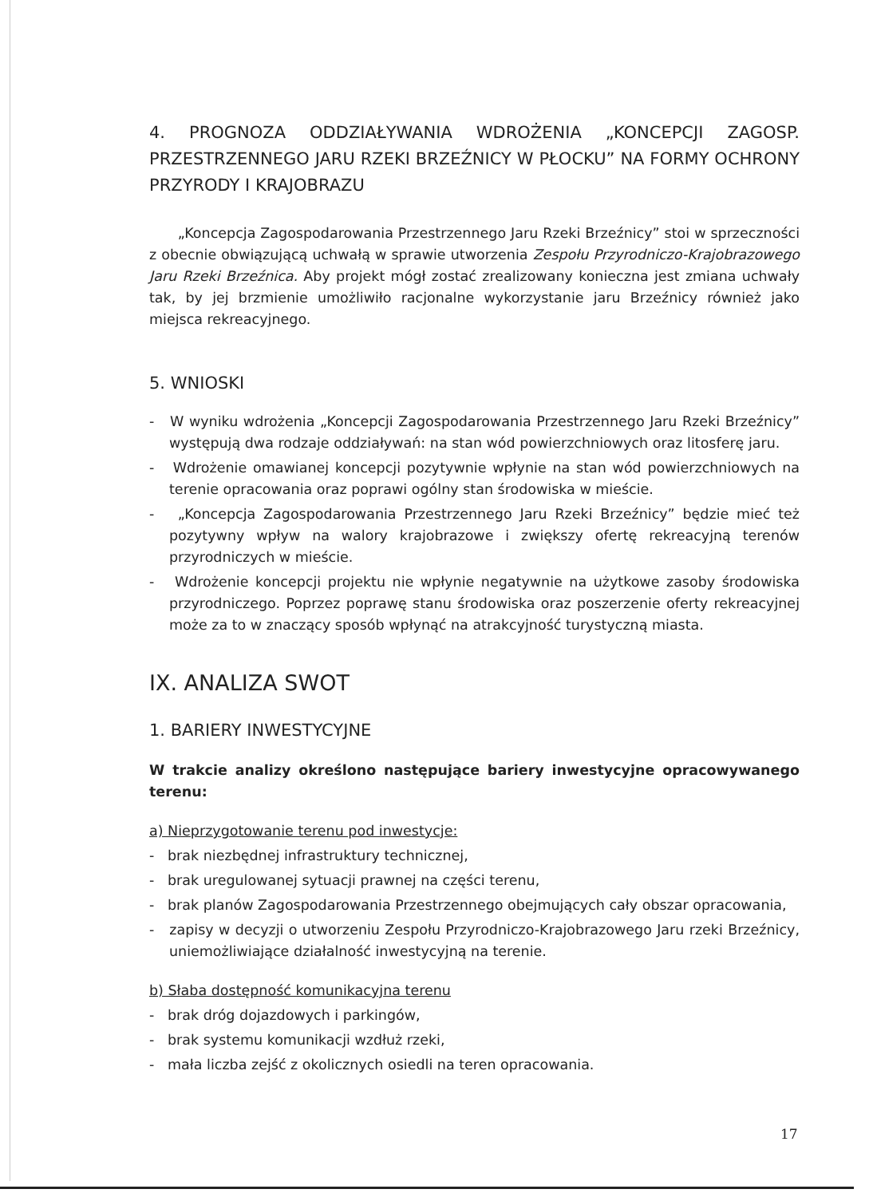4. PROGNOZA ODDZIAŁYWANIA WDROŻENIA „KONCEPCJI ZAGOSP. PRZESTRZENNEGO JARU RZEKI BRZEŹNICY W PŁOCKU” NA FORMY OCHRONY PRZYRODY I KRAJOBRAZU
„Koncepcja Zagospodarowania Przestrzennego Jaru Rzeki Brzeźnicy” stoi w sprzeczności z obecnie obwiązującą uchwałą w sprawie utworzenia Zespołu Przyrodniczo-Krajobrazowego Jaru Rzeki Brzeźnica. Aby projekt mógł zostać zrealizowany konieczna jest zmiana uchwały tak, by jej brzmienie umożliwiło racjonalne wykorzystanie jaru Brzeźnicy również jako miejsca rekreacyjnego.
5. WNIOSKI
- W wyniku wdrożenia „Koncepcji Zagospodarowania Przestrzennego Jaru Rzeki Brzeźnicy” występują dwa rodzaje oddziaływań: na stan wód powierzchniowych oraz litosferę jaru.
- Wdrożenie omawianej koncepcji pozytywnie wpłynie na stan wód powierzchniowych na terenie opracowania oraz poprawi ogólny stan środowiska w mieście.
- „Koncepcja Zagospodarowania Przestrzennego Jaru Rzeki Brzeźnicy” będzie mieć też pozytywny wpływ na walory krajobrazowe i zwiększy ofertę rekreacyjną terenów przyrodniczych w mieście.
- Wdrożenie koncepcji projektu nie wpłynie negatywnie na użytkowe zasoby środowiska przyrodniczego. Poprzez poprawę stanu środowiska oraz poszerzenie oferty rekreacyjnej może za to w znaczący sposób wpłynąć na atrakcyjność turystyczną miasta.
IX. ANALIZA SWOT
1. BARIERY INWESTYCYJNE
W trakcie analizy określono następujące bariery inwestycyjne opracowywanego terenu:
a) Nieprzygotowanie terenu pod inwestycje:
- brak niezbędnej infrastruktury technicznej,
- brak uregulowanej sytuacji prawnej na części terenu,
- brak planów Zagospodarowania Przestrzennego obejmujących cały obszar opracowania,
- zapisy w decyzji o utworzeniu Zespołu Przyrodniczo-Krajobrazowego Jaru rzeki Brzeźnicy, uniemożliwiające działalność inwestycyjną na terenie.
b) Słaba dostępność komunikacyjna terenu
- brak dróg dojazdowych i parkingów,
- brak systemu komunikacji wzdłuż rzeki,
- mała liczba zejść z okolicznych osiedli na teren opracowania.
17